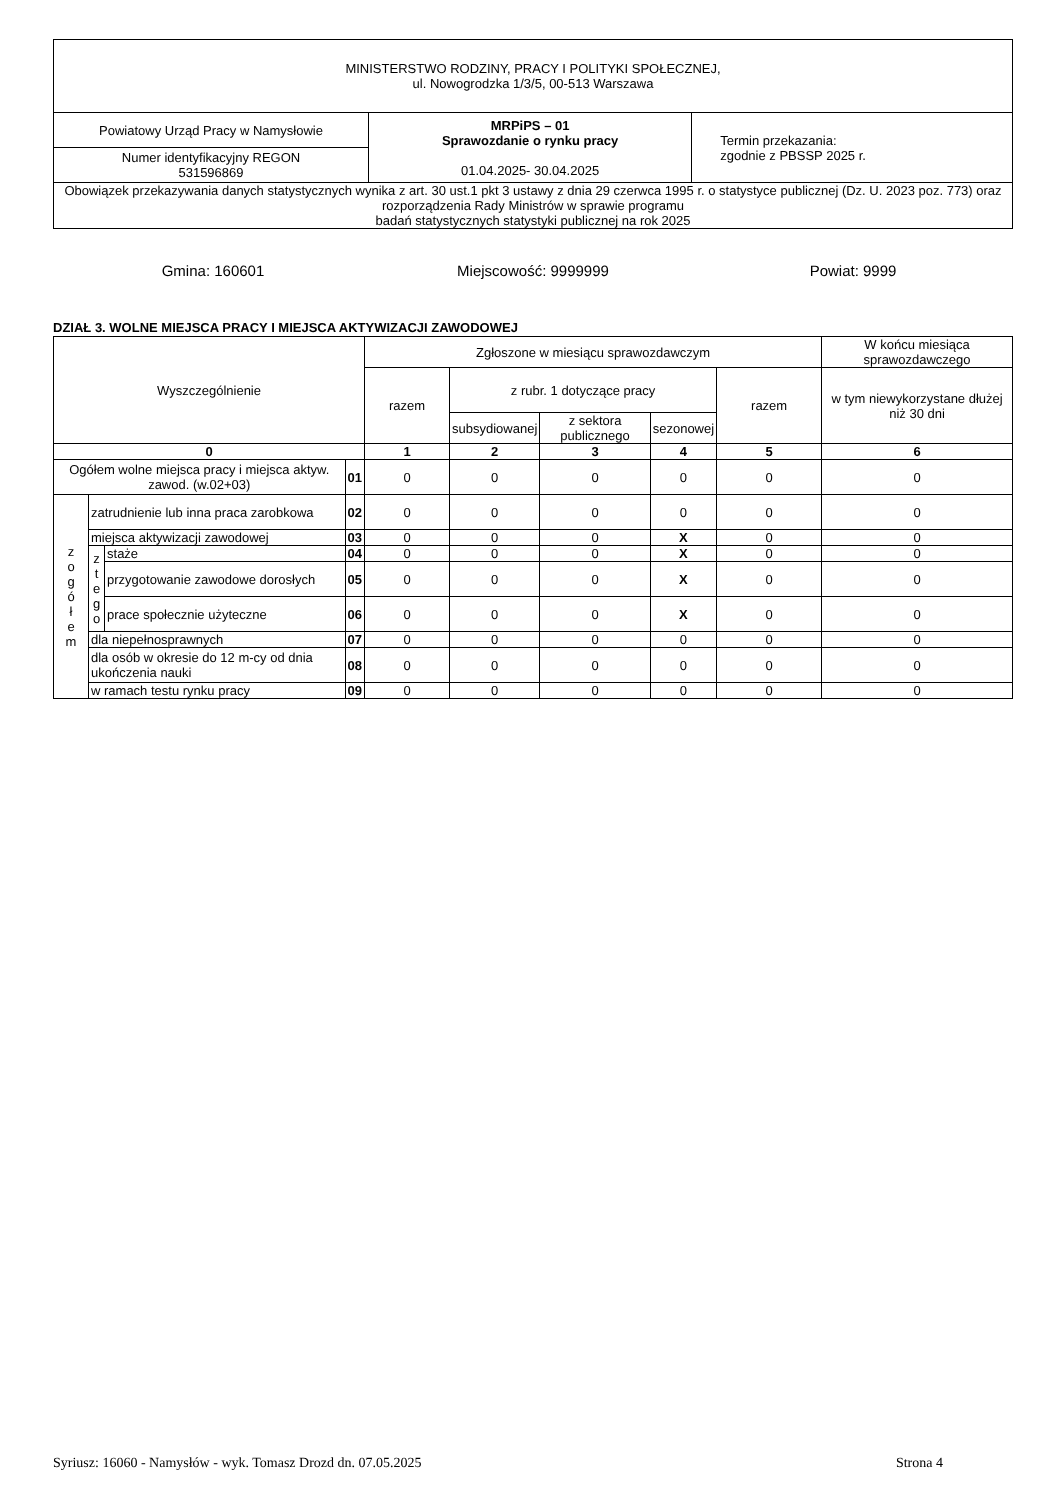| MINISTERSTWO RODZINY, PRACY I POLITYKI SPOŁECZNEJ, ul. Nowogrodzka 1/3/5, 00-513 Warszawa | | |
| Powiatowy Urząd Pracy w Namysłowie | MRPiPS – 01 Sprawozdanie o rynku pracy 01.04.2025- 30.04.2025 | Termin przekazania: zgodnie z PBSSP 2025 r. |
| Numer identyfikacyjny REGON 531596869 | | |
| Obowiązek przekazywania danych statystycznych wynika z art. 30 ust.1 pkt 3 ustawy z dnia 29 czerwca 1995 r. o statystyce publicznej (Dz. U. 2023 poz. 773) oraz rozporządzenia Rady Ministrów w sprawie programu badań statystycznych statystyki publicznej na rok 2025 | | |
Gmina: 160601 Miejscowość: 9999999 Powiat: 9999
DZIAŁ 3. WOLNE MIEJSCA PRACY I MIEJSCA AKTYWIZACJI ZAWODOWEJ
| Wyszczególnienie | | | | Zgłoszone w miesiącu sprawozdawczym | | | | | W końcu miesiąca sprawozdawczego |
| | | | | razem | z rubr. 1 dotyczące pracy | | | razem | w tym niewykorzystane dłużej niż 30 dni |
| | | | | | subsydiowanej | z sektora publicznego | sezonowej | | |
| 0 | | | | 1 | 2 | 3 | 4 | 5 | 6 |
| Ogółem wolne miejsca pracy i miejsca aktyw. zawod. (w.02+03) | | | 01 | 0 | 0 | 0 | 0 | 0 | 0 |
| z o g ó ł e m | zatrudnienie lub inna praca zarobkowa | | 02 | 0 | 0 | 0 | 0 | 0 | 0 |
| | miejsca aktywizacji zawodowej | | 03 | 0 | 0 | 0 | X | 0 | 0 |
| | z t e g o | staże | 04 | 0 | 0 | 0 | X | 0 | 0 |
| | | przygotowanie zawodowe dorosłych | 05 | 0 | 0 | 0 | X | 0 | 0 |
| | | prace społecznie użyteczne | 06 | 0 | 0 | 0 | X | 0 | 0 |
| | dla niepełnosprawnych | | 07 | 0 | 0 | 0 | 0 | 0 | 0 |
| | dla osób w okresie do 12 m-cy od dnia ukończenia nauki | | 08 | 0 | 0 | 0 | 0 | 0 | 0 |
| | w ramach testu rynku pracy | | 09 | 0 | 0 | 0 | 0 | 0 | 0 |
Syriusz: 16060 - Namysłów - wyk. Tomasz Drozd dn. 07.05.2025 Strona 4